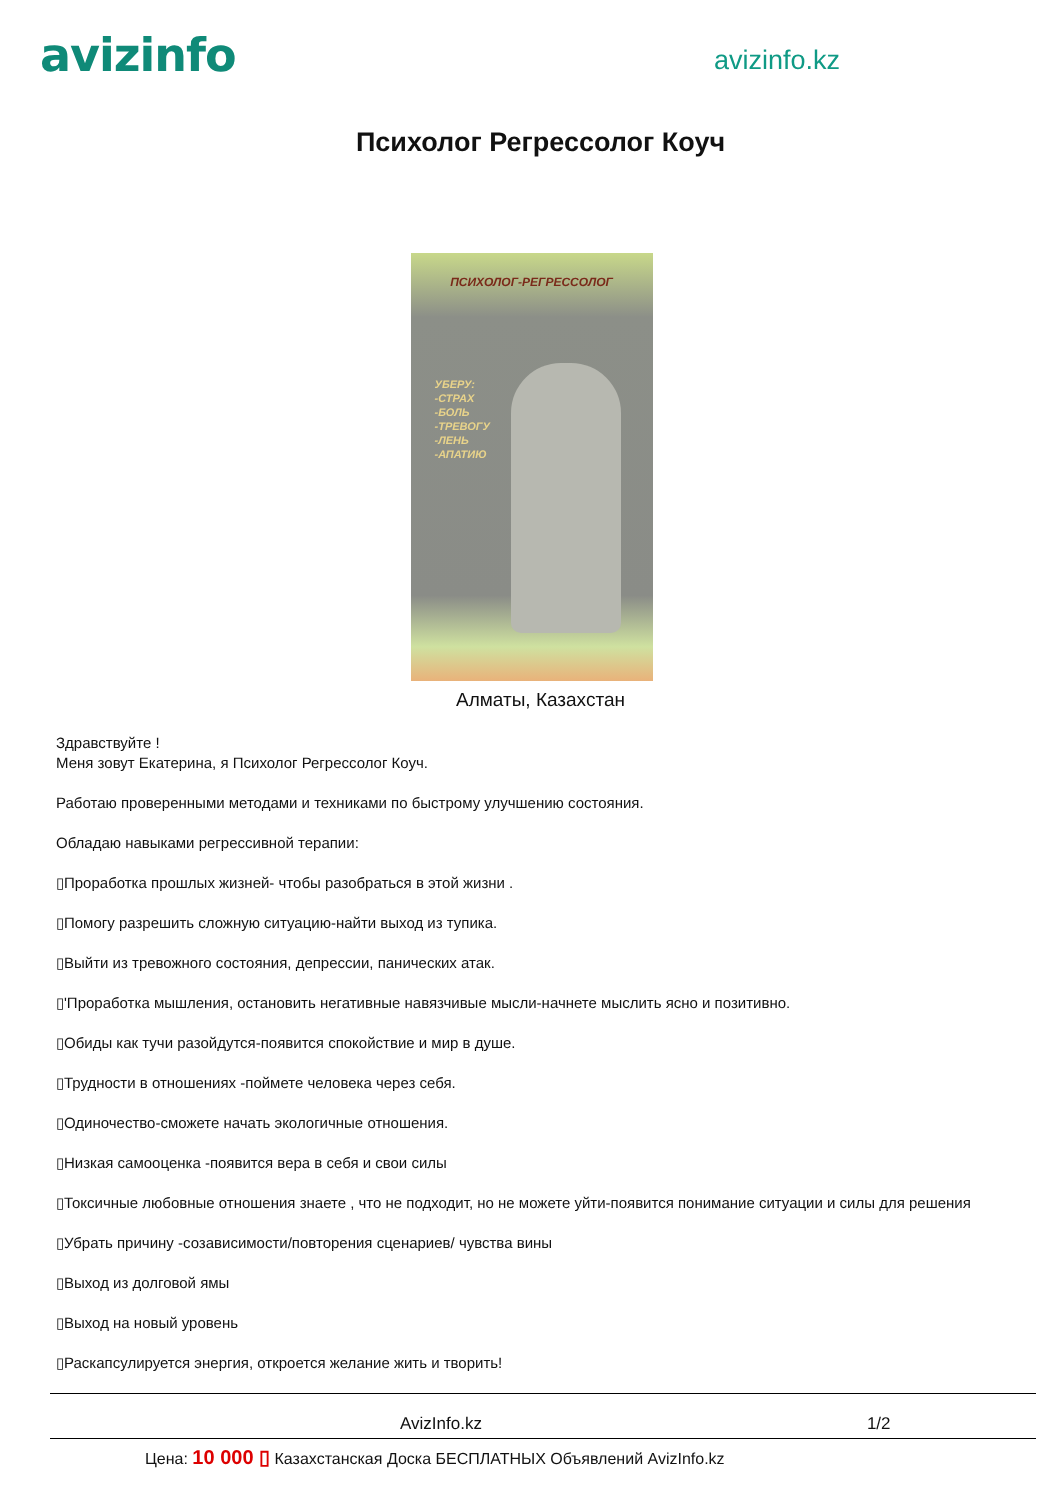avizinfo
avizinfo.kz
Психолог Регрессолог Коуч
ПСИХОЛОГ-РЕГРЕССОЛОГ
УБЕРУ:
-СТРАХ
-БОЛЬ
-ТРЕВОГУ
-ЛЕНЬ
-АПАТИЮ
Алматы, Казахстан
Здравствуйте !
Меня зовут Екатерина, я Психолог Регрессолог Коуч.
Работаю проверенными методами и техниками по быстрому улучшению состояния.
Обладаю навыками регрессивной терапии:
▯Проработка прошлых жизней- чтобы разобраться в этой жизни .
▯Помогу разрешить сложную ситуацию-найти выход из тупика.
▯Выйти из тревожного состояния, депрессии, панических атак.
▯'Проработка мышления, остановить негативные навязчивые мысли-начнете мыслить ясно и позитивно.
▯Обиды как тучи разойдутся-появится спокойствие и мир в душе.
▯Трудности в отношениях -поймете человека через себя.
▯Одиночество-сможете начать экологичные отношения.
▯Низкая самооценка -появится вера в себя и свои силы
▯Токсичные любовные отношения знаете , что не подходит, но не можете уйти-появится понимание ситуации и силы для решения
▯Убрать причину -созависимости/повторения сценариев/ чувства вины
▯Выход из долговой ямы
▯Выход на новый уровень
▯Раскапсулируется энергия, откроется желание жить и творить!
AvizInfo.kz 1/2
Цена: 10 000 ▯ Казахстанская Доска БЕСПЛАТНЫХ Объявлений AvizInfo.kz